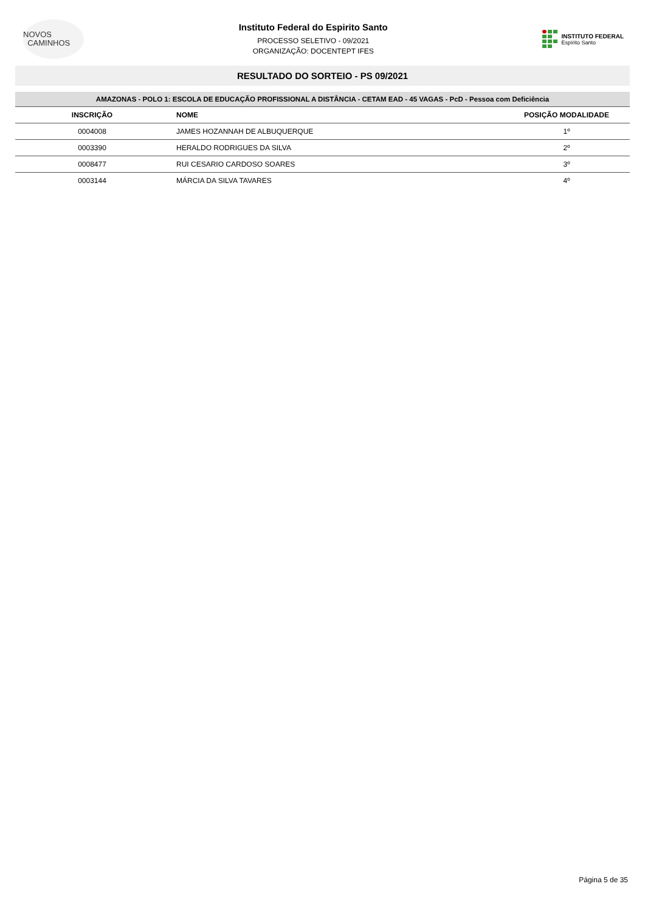NOVOS
CAMINHOS
Instituto Federal do Espirito Santo
PROCESSO SELETIVO - 09/2021
ORGANIZAÇÃO: DOCENTEPT IFES
INSTITUTO FEDERAL
Espírito Santo
RESULTADO DO SORTEIO - PS 09/2021
| AMAZONAS - POLO 1: ESCOLA DE EDUCAÇÃO PROFISSIONAL A DISTÂNCIA - CETAM EAD - 45 VAGAS - PcD - Pessoa com Deficiência | | |
| INSCRIÇÃO | NOME | POSIÇÃO MODALIDADE |
| 0004008 | JAMES HOZANNAH DE ALBUQUERQUE | 1º |
| 0003390 | HERALDO RODRIGUES DA SILVA | 2º |
| 0008477 | RUI CESARIO CARDOSO SOARES | 3º |
| 0003144 | MÁRCIA DA SILVA TAVARES | 4º |
Página 5 de 35